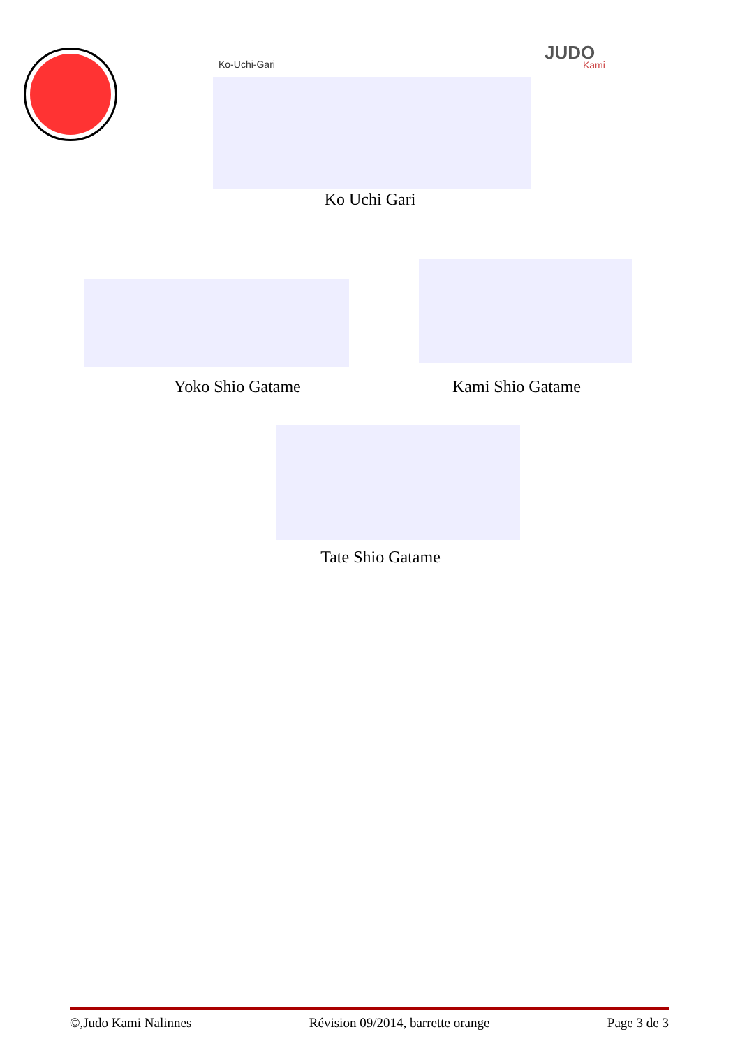JUDO
Kami
Ko-Uchi-Gari
Ko Uchi Gari
Yoko Shio Gatame Kami Shio Gatame
Tate Shio Gatame
©,Judo Kami Nalinnes Révision 09/2014, barrette orange Page 3 de 3